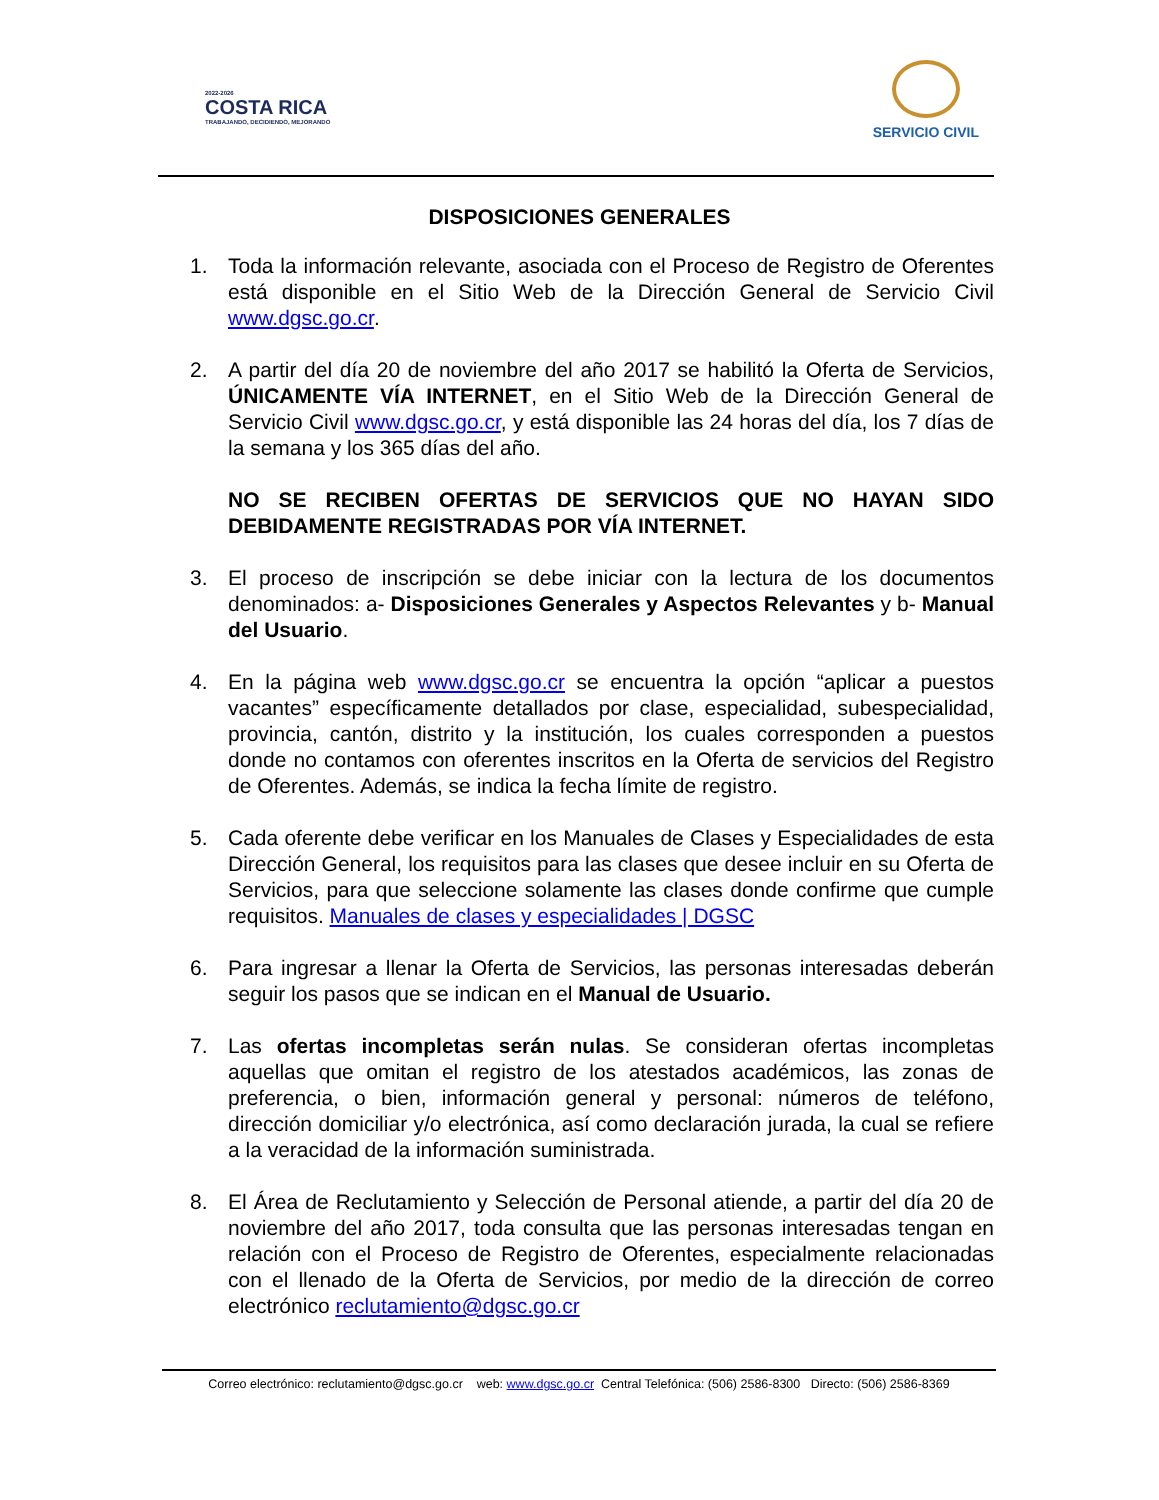2022-2026
COSTA RICA
TRABAJANDO, DECIDIENDO, MEJORANDO
SERVICIO CIVIL
DISPOSICIONES GENERALES
1. Toda la información relevante, asociada con el Proceso de Registro de Oferentes está disponible en el Sitio Web de la Dirección General de Servicio Civil www.dgsc.go.cr.
2. A partir del día 20 de noviembre del año 2017 se habilitó la Oferta de Servicios, ÚNICAMENTE VÍA INTERNET, en el Sitio Web de la Dirección General de Servicio Civil www.dgsc.go.cr, y está disponible las 24 horas del día, los 7 días de la semana y los 365 días del año.
NO SE RECIBEN OFERTAS DE SERVICIOS QUE NO HAYAN SIDO DEBIDAMENTE REGISTRADAS POR VÍA INTERNET.
3. El proceso de inscripción se debe iniciar con la lectura de los documentos denominados: a- Disposiciones Generales y Aspectos Relevantes y b- Manual del Usuario.
4. En la página web www.dgsc.go.cr se encuentra la opción “aplicar a puestos vacantes” específicamente detallados por clase, especialidad, subespecialidad, provincia, cantón, distrito y la institución, los cuales corresponden a puestos donde no contamos con oferentes inscritos en la Oferta de servicios del Registro de Oferentes. Además, se indica la fecha límite de registro.
5. Cada oferente debe verificar en los Manuales de Clases y Especialidades de esta Dirección General, los requisitos para las clases que desee incluir en su Oferta de Servicios, para que seleccione solamente las clases donde confirme que cumple requisitos. Manuales de clases y especialidades | DGSC
6. Para ingresar a llenar la Oferta de Servicios, las personas interesadas deberán seguir los pasos que se indican en el Manual de Usuario.
7. Las ofertas incompletas serán nulas. Se consideran ofertas incompletas aquellas que omitan el registro de los atestados académicos, las zonas de preferencia, o bien, información general y personal: números de teléfono, dirección domiciliar y/o electrónica, así como declaración jurada, la cual se refiere a la veracidad de la información suministrada.
8. El Área de Reclutamiento y Selección de Personal atiende, a partir del día 20 de noviembre del año 2017, toda consulta que las personas interesadas tengan en relación con el Proceso de Registro de Oferentes, especialmente relacionadas con el llenado de la Oferta de Servicios, por medio de la dirección de correo electrónico reclutamiento@dgsc.go.cr
Correo electrónico: reclutamiento@dgsc.go.cr web: www.dgsc.go.cr Central Telefónica: (506) 2586-8300 Directo: (506) 2586-8369